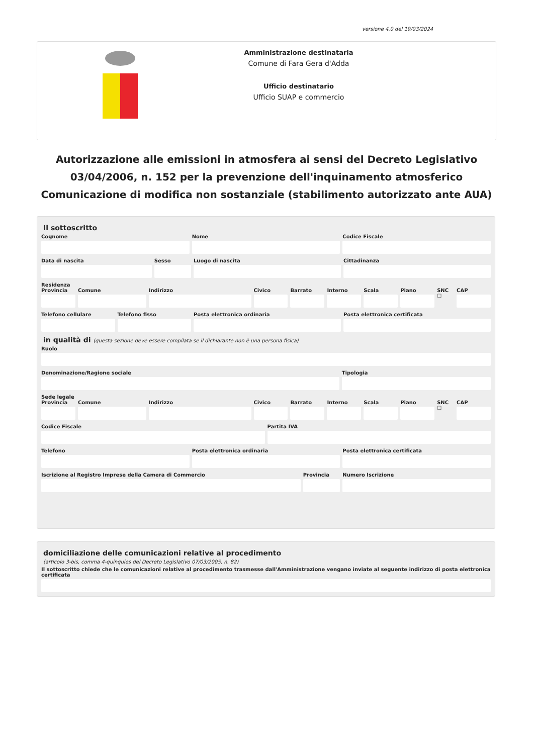versione 4.0 del 19/03/2024
Amministrazione destinataria
Comune di Fara Gera d'Adda
Ufficio destinatario
Ufficio SUAP e commercio
Autorizzazione alle emissioni in atmosfera ai sensi del Decreto Legislativo 03/04/2006, n. 152 per la prevenzione dell'inquinamento atmosferico
Comunicazione di modifica non sostanziale (stabilimento autorizzato ante AUA)
Il sottoscritto
Cognome Nome Codice Fiscale
Data di nascita Sesso Luogo di nascita Cittadinanza
Residenza
Provincia Comune Indirizzo Civico Barrato Interno Scala Piano SNC ☐ CAP
Telefono cellulare Telefono fisso Posta elettronica ordinaria Posta elettronica certificata
in qualità di (questa sezione deve essere compilata se il dichiarante non è una persona fisica)
Ruolo
Denominazione/Ragione sociale Tipologia
Sede legale
Provincia Comune Indirizzo Civico Barrato Interno Scala Piano SNC ☐ CAP
Codice Fiscale Partita IVA
Telefono Posta elettronica ordinaria Posta elettronica certificata
Iscrizione al Registro Imprese della Camera di Commercio
Provincia Numero Iscrizione
domiciliazione delle comunicazioni relative al procedimento
(articolo 3-bis, comma 4-quinquies del Decreto Legislativo 07/03/2005, n. 82)
Il sottoscritto chiede che le comunicazioni relative al procedimento trasmesse dall'Amministrazione vengano inviate al seguente indirizzo di posta elettronica certificata